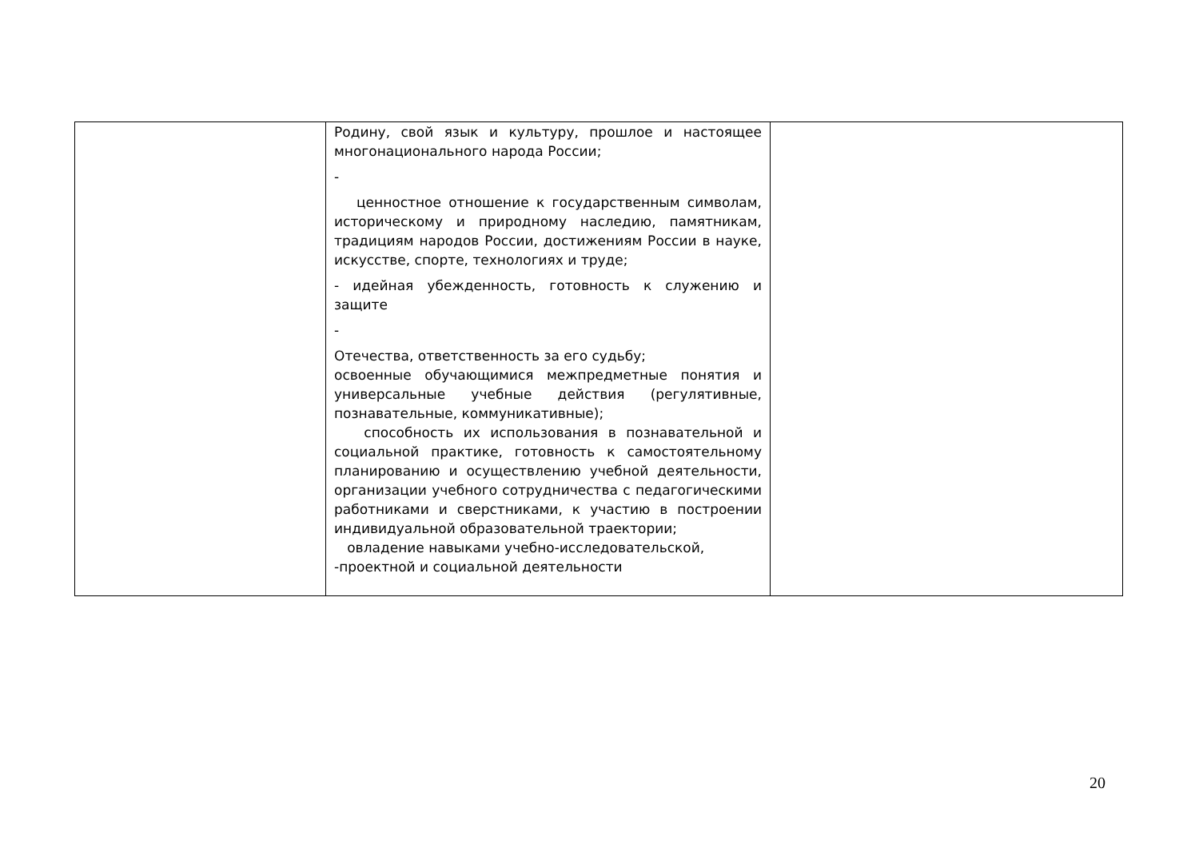| | Родину, свой язык и культуру, прошлое и настоящее многонационального народа России; - ценностное отношение к государственным символам, историческому и природному наследию, памятникам, традициям народов России, достижениям России в науке, искусстве, спорте, технологиях и труде; - идейная убежденность, готовность к служению и защите - Отечества, ответственность за его судьбу; освоенные обучающимися межпредметные понятия и универсальные учебные действия (регулятивные, познавательные, коммуникативные); способность их использования в познавательной и социальной практике, готовность к самостоятельному планированию и осуществлению учебной деятельности, организации учебного сотрудничества с педагогическими работниками и сверстниками, к участию в построении индивидуальной образовательной траектории; овладение навыками учебно-исследовательской, -проектной и социальной деятельности | |
20